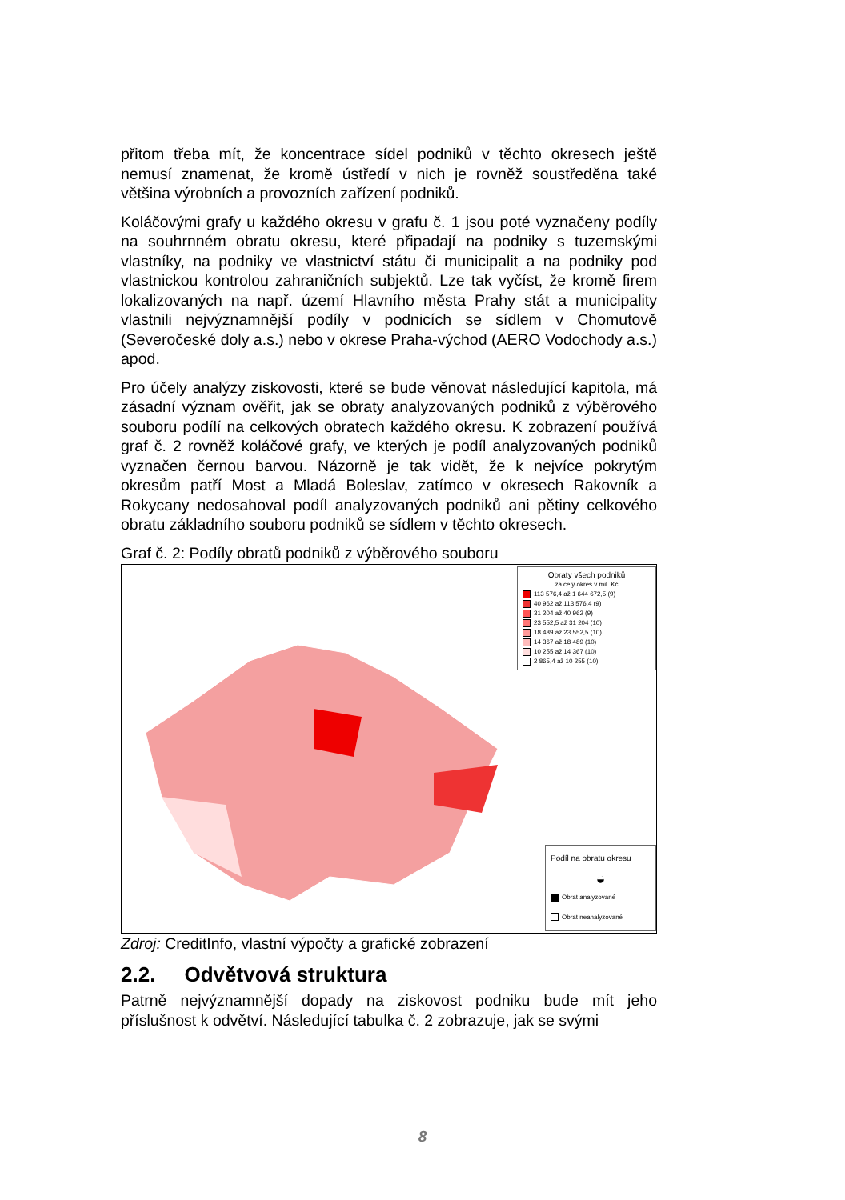přitom třeba mít, že koncentrace sídel podniků v těchto okresech ještě nemusí znamenat, že kromě ústředí v nich je rovněž soustředěna také většina výrobních a provozních zařízení podniků.
Koláčovými grafy u každého okresu v grafu č. 1 jsou poté vyznačeny podíly na souhrnném obratu okresu, které připadají na podniky s tuzemskými vlastníky, na podniky ve vlastnictví státu či municipalit a na podniky pod vlastnickou kontrolou zahraničních subjektů. Lze tak vyčíst, že kromě firem lokalizovaných na např. území Hlavního města Prahy stát a municipality vlastnili nejvýznamnější podíly v podnicích se sídlem v Chomutově (Severočeské doly a.s.) nebo v okrese Praha-východ (AERO Vodochody a.s.) apod.
Pro účely analýzy ziskovosti, které se bude věnovat následující kapitola, má zásadní význam ověřit, jak se obraty analyzovaných podniků z výběrového souboru podílí na celkových obratech každého okresu. K zobrazení používá graf č. 2 rovněž koláčové grafy, ve kterých je podíl analyzovaných podniků vyznačen černou barvou. Názorně je tak vidět, že k nejvíce pokrytým okresům patří Most a Mladá Boleslav, zatímco v okresech Rakovník a Rokycany nedosahoval podíl analyzovaných podniků ani pětiny celkového obratu základního souboru podniků se sídlem v těchto okresech.
Graf č. 2: Podíly obratů podniků z výběrového souboru
Obraty všech podniků
za celý okres v mil. Kč
113 576,4 až 1 644 672,5 (9)
40 962 až 113 576,4 (9)
31 204 až 40 962 (9)
23 552,5 až 31 204 (10)
18 489 až 23 552,5 (10)
14 367 až 18 489 (10)
10 255 až 14 367 (10)
2 865,4 až 10 255 (10)
Podíl na obratu okresu
◒
Obrat analyzované
Obrat neanalyzované
Zdroj: CreditInfo, vlastní výpočty a grafické zobrazení
2.2. Odvětvová struktura
Patrně nejvýznamnější dopady na ziskovost podniku bude mít jeho příslušnost k odvětví. Následující tabulka č. 2 zobrazuje, jak se svými
8